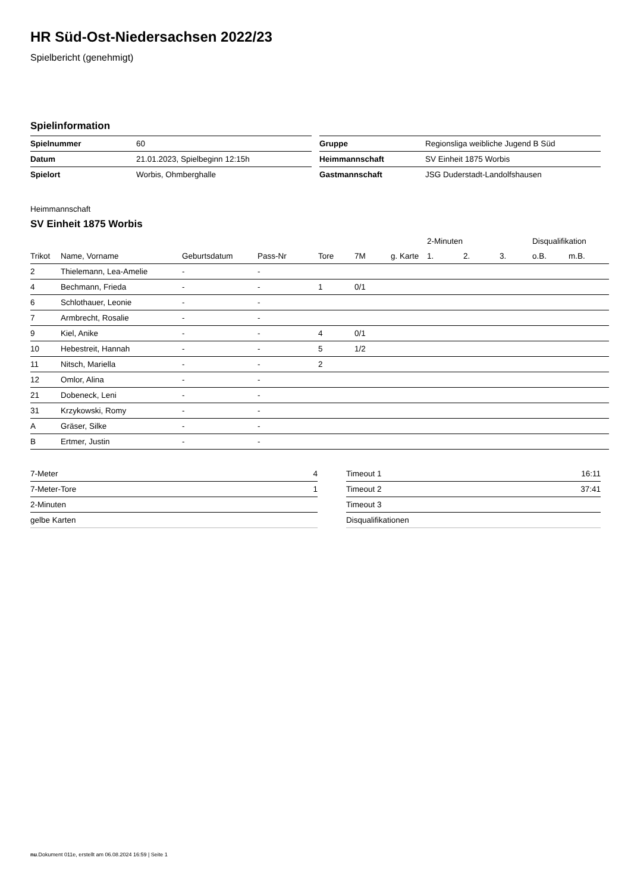HR Süd-Ost-Niedersachsen 2022/23
Spielbericht (genehmigt)
Spielinformation
| Spielnummer | 60 |
| Datum | 21.01.2023, Spielbeginn 12:15h |
| Spielort | Worbis, Ohmberghalle |
| Gruppe | Regionsliga weibliche Jugend B Süd |
| Heimmannschaft | SV Einheit 1875 Worbis |
| Gastmannschaft | JSG Duderstadt-Landolfshausen |
Heimmannschaft
SV Einheit 1875 Worbis
| | | | | | | | 2-Minuten | | | Disqualifikation | |
| --- | --- | --- | --- | --- | --- | --- | --- | --- | --- | --- | --- |
| Trikot | Name, Vorname | Geburtsdatum | Pass-Nr | Tore | 7M | g. Karte | 1. | 2. | 3. | o.B. | m.B. |
| 2 | Thielemann, Lea-Amelie | - | - | | | | | | | | |
| 4 | Bechmann, Frieda | - | - | 1 | 0/1 | | | | | | |
| 6 | Schlothauer, Leonie | - | - | | | | | | | | |
| 7 | Armbrecht, Rosalie | - | - | | | | | | | | |
| 9 | Kiel, Anike | - | - | 4 | 0/1 | | | | | | |
| 10 | Hebestreit, Hannah | - | - | 5 | 1/2 | | | | | | |
| 11 | Nitsch, Mariella | - | - | 2 | | | | | | | |
| 12 | Omlor, Alina | - | - | | | | | | | | |
| 21 | Dobeneck, Leni | - | - | | | | | | | | |
| 31 | Krzykowski, Romy | - | - | | | | | | | | |
| A | Gräser, Silke | - | - | | | | | | | | |
| B | Ertmer, Justin | - | - | | | | | | | | |
| 7-Meter | 4 |
| 7-Meter-Tore | 1 |
| 2-Minuten | |
| gelbe Karten | |
| Timeout 1 | 16:11 |
| Timeout 2 | 37:41 |
| Timeout 3 | |
| Disqualifikationen | |
nu.Dokument 011e, erstellt am 06.08.2024 16:59 | Seite 1